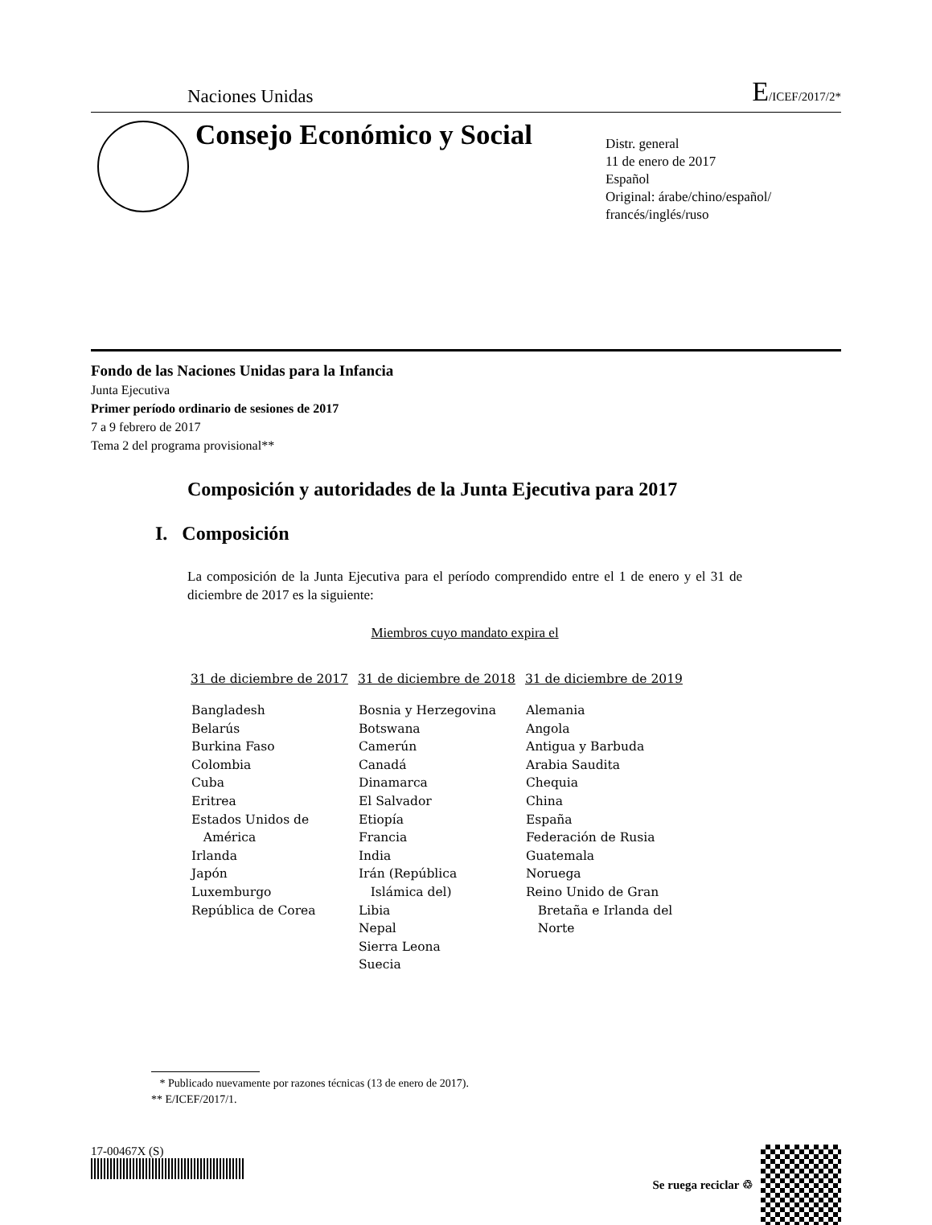Naciones Unidas E/ICEF/2017/2*
Consejo Económico y Social
Distr. general
11 de enero de 2017
Español
Original: árabe/chino/español/
francés/inglés/ruso
Fondo de las Naciones Unidas para la Infancia
Junta Ejecutiva
Primer período ordinario de sesiones de 2017
7 a 9 febrero de 2017
Tema 2 del programa provisional**
Composición y autoridades de la Junta Ejecutiva para 2017
I. Composición
La composición de la Junta Ejecutiva para el período comprendido entre el 1 de enero y el 31 de diciembre de 2017 es la siguiente:
Miembros cuyo mandato expira el
| 31 de diciembre de 2017 | 31 de diciembre de 2018 | 31 de diciembre de 2019 |
| --- | --- | --- |
| Bangladesh Belarús Burkina Faso Colombia Cuba Eritrea Estados Unidos de América Irlanda Japón Luxemburgo República de Corea | Bosnia y Herzegovina Botswana Camerún Canadá Dinamarca El Salvador Etiopía Francia India Irán (República Islámica del) Libia Nepal Sierra Leona Suecia | Alemania Angola Antigua y Barbuda Arabia Saudita Chequia China España Federación de Rusia Guatemala Noruega Reino Unido de Gran Bretaña e Irlanda del Norte |
* Publicado nuevamente por razones técnicas (13 de enero de 2017).
** E/ICEF/2017/1.
17-00467X (S) Se ruega reciclar ♲